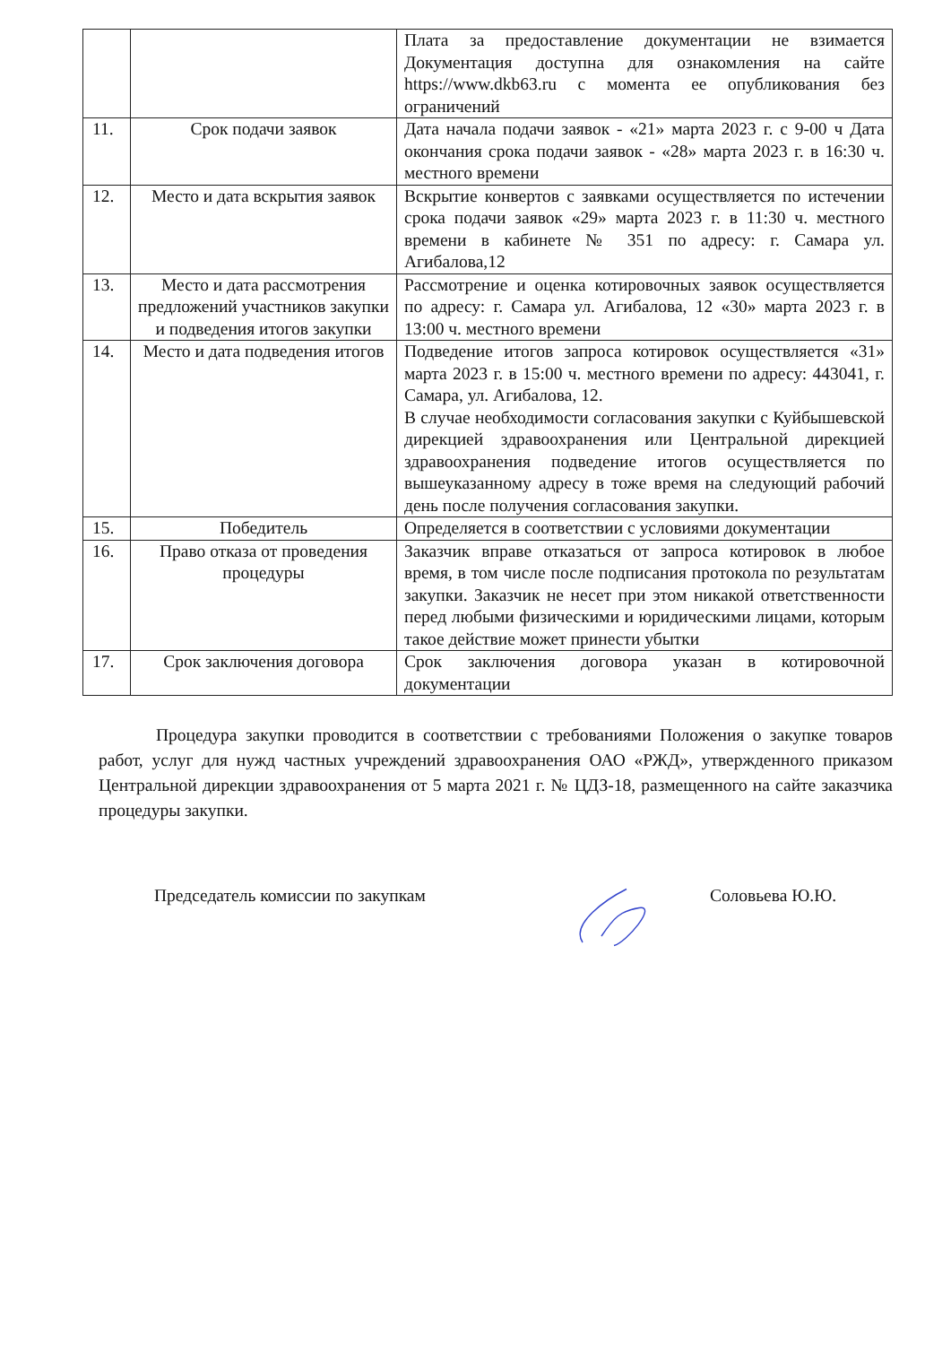| | | Плата за предоставление документации не взимается Документация доступна для ознакомления на сайте https://www.dkb63.ru с момента ее опубликования без ограничений |
| 11. | Срок подачи заявок | Дата начала подачи заявок - «21» марта 2023 г. с 9-00 ч Дата окончания срока подачи заявок - «28» марта 2023 г. в 16:30 ч. местного времени |
| 12. | Место и дата вскрытия заявок | Вскрытие конвертов с заявками осуществляется по истечении срока подачи заявок «29» марта 2023 г. в 11:30 ч. местного времени в кабинете № 351 по адресу: г. Самара ул. Агибалова,12 |
| 13. | Место и дата рассмотрения предложений участников закупки и подведения итогов закупки | Рассмотрение и оценка котировочных заявок осуществляется по адресу: г. Самара ул. Агибалова, 12 «30» марта 2023 г. в 13:00 ч. местного времени |
| 14. | Место и дата подведения итогов | Подведение итогов запроса котировок осуществляется «31» марта 2023 г. в 15:00 ч. местного времени по адресу: 443041, г. Самара, ул. Агибалова, 12. В случае необходимости согласования закупки с Куйбышевской дирекцией здравоохранения или Центральной дирекцией здравоохранения подведение итогов осуществляется по вышеуказанному адресу в тоже время на следующий рабочий день после получения согласования закупки. |
| 15. | Победитель | Определяется в соответствии с условиями документации |
| 16. | Право отказа от проведения процедуры | Заказчик вправе отказаться от запроса котировок в любое время, в том числе после подписания протокола по результатам закупки. Заказчик не несет при этом никакой ответственности перед любыми физическими и юридическими лицами, которым такое действие может принести убытки |
| 17. | Срок заключения договора | Срок заключения договора указан в котировочной документации |
Процедура закупки проводится в соответствии с требованиями Положения о закупке товаров работ, услуг для нужд частных учреждений здравоохранения ОАО «РЖД», утвержденного приказом Центральной дирекции здравоохранения от 5 марта 2021 г. № ЦДЗ-18, размещенного на сайте заказчика процедуры закупки.
Председатель комиссии по закупкам Соловьева Ю.Ю.